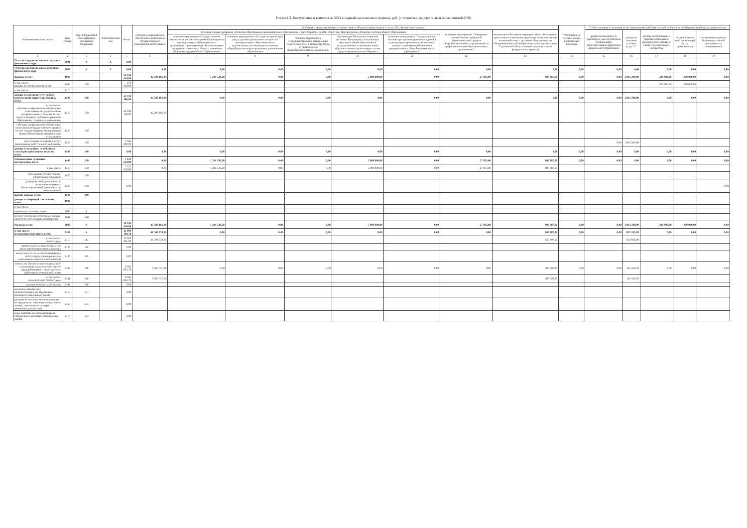Раздел 1.2. Поступления и выплаты на 2024 г. первый год планового периода, руб. (с точностью до двух знаков после запятой-0,00)
| Наименование показателя | Код строки | Код по бюджетной классификации Российской Федерации | Аналитический код | Всего | субсидии на финансовое обеспечение выполнения государственного (муниципального) задания | *субсидии, предоставляемые в соответствии с абзацем вторым пункта 1 статьи 78.1 Бюджетного кодекса | | | | | | | **субсидии на осуществление капитальных вложений | ***поступления от оказания услуг (выполнения работ)на платной основе и от иной приносящей доход деятельности | | | | |
| --- | --- | --- | --- | --- | --- | --- | --- | --- | --- | --- | --- | --- | --- | --- | --- | --- | --- | --- |
| | | | | | | Муниципальная программа «Развитие образования в муниципальном образовании «Город Саратов» на 2021-2023 годы Подпрограмма «Развитие системы общего образования» | | | | | основное мероприятие " Внедрение целевой модели цифровой образовательной среды в общеобразовательных организациях и профессиональных образовательных организациях" | Финансовое обесечение мероприятий по обеспечению деятельности советников директора по воспитанию и взаимодействию с детскими общественными объединениями в общеобразовательных организациях Саратовской области соответствующих задач федерального проекта) | | родительская плата за присмотр и уход за ребенком, осваивающим образовательные программы дошкольного образования | доходы от оказания платных услуг*** | доходы поступающие в порядке возмещения расходов, понесенных в связи с эксплуатацией имущества | поступления от иной приносящей доход деятельности | поступления в рамках благотворительной деятельности, пожертвования |
| | | | | | | основное мероприятие «Предоставление питания отдельным категориям обучающихся в муниципальных образовательных организациях, реализующих образовательные программы начального общего, основного общего и среднего общего образования» | основное мероприятие «Расходы на присмотр и уход за детьми дошкольного возраста в муниципальных образовательных организациях, реализующих основную общеобразовательную программу дошкольного образования» | основное мероприятие «Совершенствование материально-технической базы и инфраструктуры муниципальных общеобразовательных учреждений» | Организация бесплатного горячего питания обучающихся, получающих начальное общее образование в государственных и муниципальных образовательных организациях за счет средств муниципального бюджета | основное мероприятие "Предоставление питания при организации отдыха детей в каникулярное время в организованных лагерях с дневным пребыванием в муниципальных общеобразовательных учреждениях" | | | | | | | | |
| 1 | 2 | 3 | 4 | 5 | 6 | 7 | 8 | 9 | 10 | 11 | 12 | 13 | 14 | 15 | 16 | 17 | 18 | 19 |
| Остаток средств на начало текущего финансового года | 0001 | X | X | 0,00 | | | | | | | | | | | | | | |
| Остаток средств на конец текущего финансового года | 0002 | X | X | 0,00 | 0,00 | 0,00 | 0,00 | 0,00 | 0,00 | 0,00 | 0,00 | 0,00 | 0,00 | 0,00 | 0,00 | 0,00 | 0,00 | 0,00 |
| Доходы, всего: | 1000 | | | 50 930 416,80 | 42 296 166,00 | 1 284 530,20 | 0,00 | 0,00 | 5 000 800,00 | 0,00 | 27 833,00 | 807 887,60 | 0,00 | 0,00 | 1 043 200,00 | 200 000,00 | 270 000,00 | 0,00 |
| в том числе: доходы от собственности, всего | 1100 | 120 | | 470 000,00 | | | | | | | | | | | | 200 000,00 | 270 000,00 | |
| в том числе: | 1110 | | | | | | | | | | | | | | | | | |
| доходы от оказания услуг, работ, компенсаций затрат учреждений, всего | 1200 | 130 | | 43 339 366,00 | 42 296 166,00 | 0,00 | 0,00 | 0,00 | 0,00 | 0,00 | 0,00 | 0,00 | 0,00 | 0,00 | 1 043 200,00 | 0,00 | 0,00 | 0,00 |
| в том числе: субсидии на финансовое обеспечение выполнения государственного (муниципального) задания за счет средств бюджета публично-правового образования, создавшего учреждение | 1210 | 130 | | 42 296 166,00 | 42 296 166,00 | | | | | | | | | | | | | |
| субсидии на финансовое обеспечение выполнения государственного задания за счет средств бюджета Федерального фонда обязательного медицинского страхования | 1220 | 130 | | | | | | | | | | | | | | | | |
| поступления от оказания услуг (выполнения работ) на платной основе | 1230 | 130 | | 1 043 200,00 | | | | | | | | | | 0,00 | 1 043 200,00 | | | |
| доходы от штрафов, пеней, иных сумм принудительного изъятия, всего | 1300 | 140 | | 0,00 | 0,00 | 0,00 | 0,00 | 0,00 | 0,00 | 0,00 | 0,00 | 0,00 | 0,00 | 0,00 | 0,00 | 0,00 | 0,00 | 0,00 |
| безвозмездные денежные поступления, всего | 1400 | 150 | | 7 121 050,80 | 0,00 | 1 284 530,20 | 0,00 | 0,00 | 5 000 800,00 | 0,00 | 27 833,00 | 807 887,60 | 0,00 | 0,00 | 0,00 | 0,00 | 0,00 | 0,00 |
| в том числе | 1410 | 150 | | 7 121 050,80 | 0,00 | 1 284 530,20 | 0,00 | 0,00 | 5 000 800,00 | 0,00 | 27 833,00 | 807 887,60 | | | | | | |
| субсидии на осуществление капитальных вложений | 1420 | 150 | | | | | | | | | | | | | | | | |
| доходы от иной деятельности, поступления в рамках благотворительной деятельности, пожертвования | 1430 | 150 | | 0,00 | | | | | | | | | | | | | | 0,00 |
| прочие доходы, всего: | 1500 | 180 | | | | | | | | | | | | | | | | |
| доходы от операций с активами, всего | 1900 | | | | | | | | | | | | | | | | | |
| в том числе: | | | | | | | | | | | | | | | | | | |
| прочие поступления, всего | 1980 | X | | | | | | | | | | | | | | | | |
| из них: увеличение остатков денежных средств за счет возврата дебиторской | 1981 | 510 | | | | | | | | | | | | | | | | |
| Расходы, всего | 2000 | X | | 50 930 416,80 | 42 296 166,00 | 1 284 530,20 | 0,00 | 0,00 | 5 000 800,00 | 0,00 | 27 833,00 | 807 887,60 | 0,00 | 0,00 | 1 043 200,00 | 200 000,00 | 270 000,00 | 0,00 |
| в том числе: на выплаты персоналу, всего | 2100 | X | | 42 999 104,78 | 41 365 970,00 | 0,00 | 0,00 | 0,00 | 0,00 | 0,00 | 0,00 | 807 887,60 | 0,00 | 0,00 | 825 247,18 | 0,00 | 0,00 | 0,00 |
| в том числе: оплата труда | 2110 | 111 | | 33 053 261,00 | 31 798 933,00 | | | | | | | 620 497,60 | | | 633 830,40 | | | |
| прочие выплаты персоналу, в том числе компенсационного характера | 2120 | 112 | | 0,00 | | | | | | | | | | | | | | |
| иные выплаты, за исключением фонда оплаты труда учреждения, для выполнения отдельных полномочий | 2130 | 113 | | 0,00 | | | | | | | | | | | | | | |
| взносы по обязательному социальному страхованию на выплаты по оплате труда работников и иные выплаты работникам учреждений, всего | 2140 | 119 | | 9 945 843,78 | 9 567 037,00 | 0,00 | 0,00 | 0,00 | 0,00 | 0,00 | 0,00 | 187 390,00 | 0,00 | 0,00 | 191 416,78 | 0,00 | 0,00 | 0,00 |
| в том числе: на выплаты по оплате труда | 2141 | 119 | | 9 945 843,78 | 9 567 037,00 | | | | | | | 187 390,00 | | | 191 416,78 | | | |
| на иные выплаты работникам | 2142 | 119 | | 0,00 | | | | | | | | | | | | | | |
| денежное довольствие военнослужащих и сотрудников, имеющих специальные звания | 2150 | 131 | | 0,00 | | | | | | | | | | | | | | |
| расходы на выплаты военнослужащим и сотрудникам, имеющим специальные звания, зависящие от размера денежного довольствия | 2160 | 133 | | 0,00 | | | | | | | | | | | | | | |
| иные выплаты военнослужащим и сотрудникам, имеющим специальные звания | 2170 | 134 | | 0,00 | | | | | | | | | | | | | | |